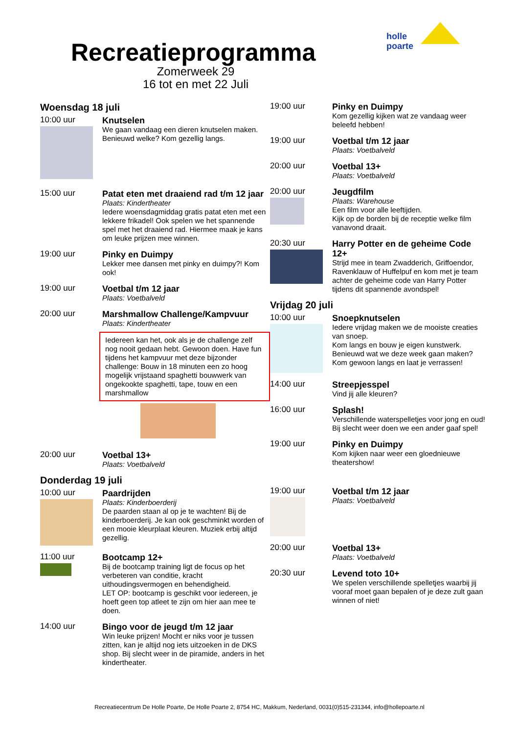Recreatieprogramma
Zomerweek 29
16 tot en met 22 Juli
holle
poarte
Woensdag 18 juli
10:00 uur
Knutselen
We gaan vandaag een dieren knutselen maken. Benieuwd welke? Kom gezellig langs.
15:00 uur
Patat eten met draaiend rad t/m 12 jaar
Plaats: Kindertheater
Iedere woensdagmiddag gratis patat eten met een lekkere frikadel! Ook spelen we het spannende spel met het draaiend rad. Hiermee maak je kans om leuke prijzen mee winnen.
19:00 uur
Pinky en Duimpy
Lekker mee dansen met pinky en duimpy?! Kom ook!
19:00 uur
Voetbal t/m 12 jaar
Plaats: Voetbalveld
20:00 uur
Marshmallow Challenge/Kampvuur
Plaats: Kindertheater
Iedereen kan het, ook als je de challenge zelf nog nooit gedaan hebt. Gewoon doen. Have fun tijdens het kampvuur met deze bijzonder challenge: Bouw in 18 minuten een zo hoog mogelijk vrijstaand spaghetti bouwwerk van ongekookte spaghetti, tape, touw en een marshmallow
20:00 uur
Voetbal 13+
Plaats: Voetbalveld
Donderdag 19 juli
10:00 uur
Paardrijden
Plaats: Kinderboerderij
De paarden staan al op je te wachten! Bij de kinderboerderij. Je kan ook geschminkt worden of een mooie kleurplaat kleuren. Muziek erbij altijd gezellig.
11:00 uur
Bootcamp 12+
Bij de bootcamp training ligt de focus op het verbeteren van conditie, kracht uithoudingsvermogen en behendigheid.
LET OP: bootcamp is geschikt voor iedereen, je hoeft geen top atleet te zijn om hier aan mee te doen.
14:00 uur
Bingo voor de jeugd t/m 12 jaar
Win leuke prijzen! Mocht er niks voor je tussen zitten, kan je altijd nog iets uitzoeken in de DKS shop. Bij slecht weer in de piramide, anders in het kindertheater.
19:00 uur
Pinky en Duimpy
Kom gezellig kijken wat ze vandaag weer beleefd hebben!
19:00 uur
Voetbal t/m 12 jaar
Plaats: Voetbalveld
20:00 uur
Voetbal 13+
Plaats: Voetbalveld
20:00 uur
Jeugdfilm
Plaats: Warehouse
Een film voor alle leeftijden.
Kijk op de borden bij de receptie welke film vanavond draait.
20:30 uur
Harry Potter en de geheime Code 12+
Strijd mee in team Zwadderich, Griffoendor, Ravenklauw of Huffelpuf en kom met je team achter de geheime code van Harry Potter tijdens dit spannende avondspel!
Vrijdag 20 juli
10:00 uur
Snoepknutselen
Iedere vrijdag maken we de mooiste creaties van snoep.
Kom langs en bouw je eigen kunstwerk. Benieuwd wat we deze week gaan maken? Kom gewoon langs en laat je verrassen!
14:00 uur
Streepjesspel
Vind jij alle kleuren?
16:00 uur
Splash!
Verschillende waterspelletjes voor jong en oud!
Bij slecht weer doen we een ander gaaf spel!
19:00 uur
Pinky en Duimpy
Kom kijken naar weer een gloednieuwe theatershow!
19:00 uur
Voetbal t/m 12 jaar
Plaats: Voetbalveld
20:00 uur
Voetbal 13+
Plaats: Voetbalveld
20:30 uur
Levend toto 10+
We spelen verschillende spelletjes waarbij jij vooraf moet gaan bepalen of je deze zult gaan winnen of niet!
Recreatiecentrum De Holle Poarte, De Holle Poarte 2, 8754 HC, Makkum, Nederland, 0031(0)515-231344, info@hollepoarte.nl